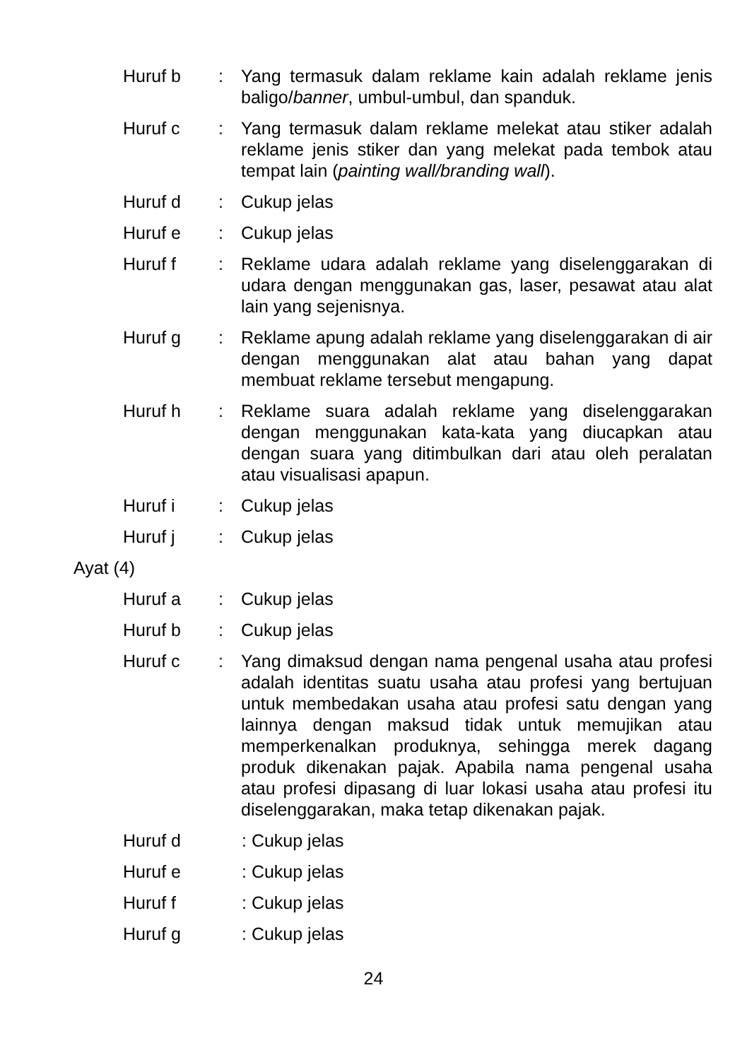Huruf b : Yang termasuk dalam reklame kain adalah reklame jenis baligo/banner, umbul-umbul, dan spanduk.
Huruf c : Yang termasuk dalam reklame melekat atau stiker adalah reklame jenis stiker dan yang melekat pada tembok atau tempat lain (painting wall/branding wall).
Huruf d : Cukup jelas
Huruf e : Cukup jelas
Huruf f : Reklame udara adalah reklame yang diselenggarakan di udara dengan menggunakan gas, laser, pesawat atau alat lain yang sejenisnya.
Huruf g : Reklame apung adalah reklame yang diselenggarakan di air dengan menggunakan alat atau bahan yang dapat membuat reklame tersebut mengapung.
Huruf h : Reklame suara adalah reklame yang diselenggarakan dengan menggunakan kata-kata yang diucapkan atau dengan suara yang ditimbulkan dari atau oleh peralatan atau visualisasi apapun.
Huruf i : Cukup jelas
Huruf j : Cukup jelas
Ayat (4)
Huruf a : Cukup jelas
Huruf b : Cukup jelas
Huruf c : Yang dimaksud dengan nama pengenal usaha atau profesi adalah identitas suatu usaha atau profesi yang bertujuan untuk membedakan usaha atau profesi satu dengan yang lainnya dengan maksud tidak untuk memujikan atau memperkenalkan produknya, sehingga merek dagang produk dikenakan pajak. Apabila nama pengenal usaha atau profesi dipasang di luar lokasi usaha atau profesi itu diselenggarakan, maka tetap dikenakan pajak.
Huruf d : Cukup jelas
Huruf e : Cukup jelas
Huruf f : Cukup jelas
Huruf g : Cukup jelas
24